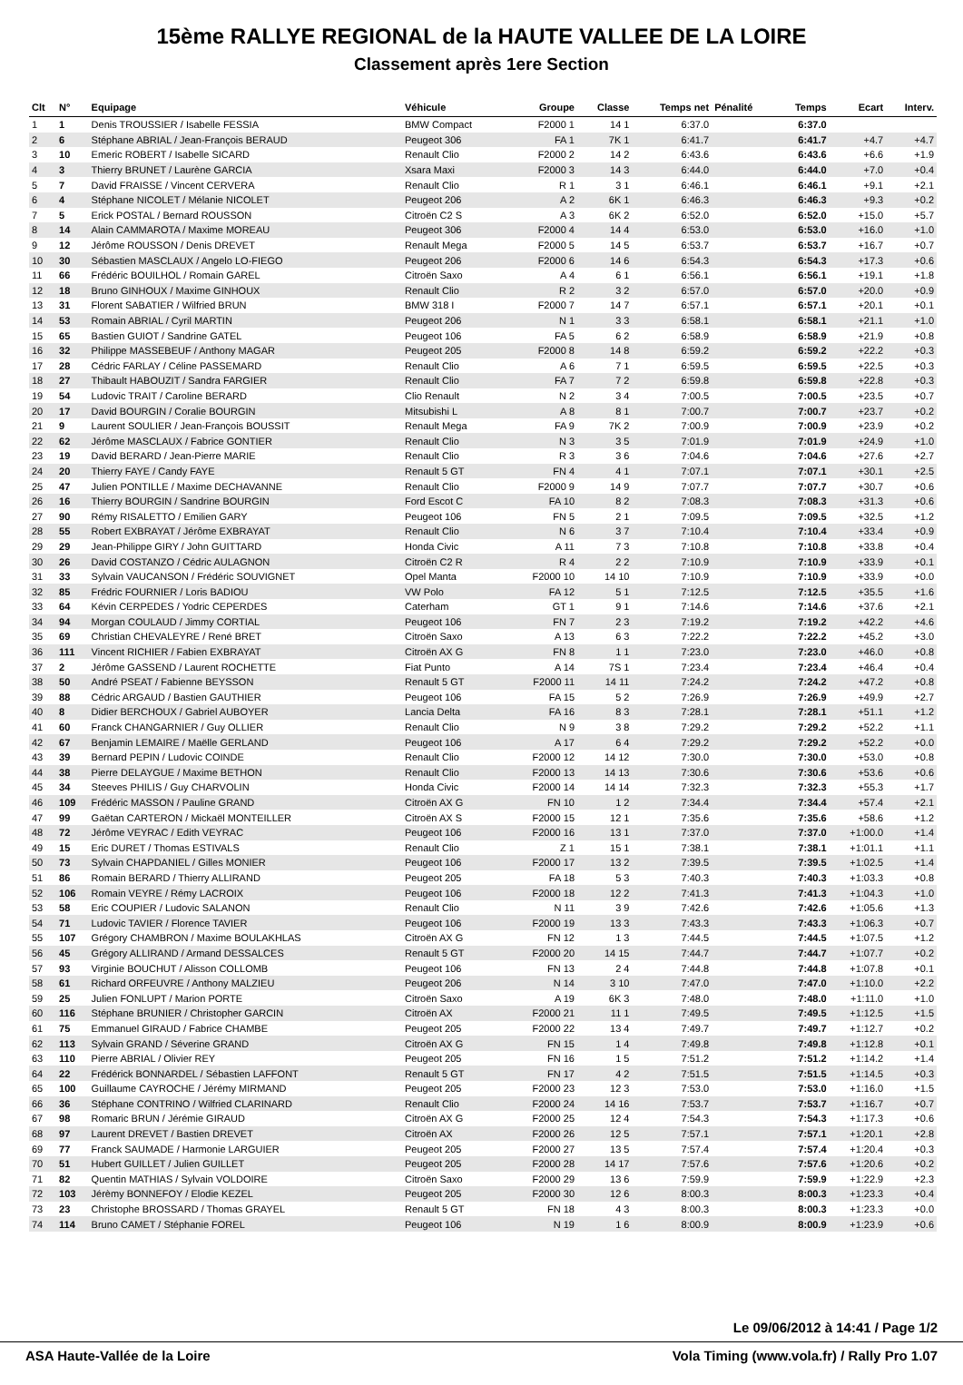15ème RALLYE REGIONAL de la HAUTE VALLEE DE LA LOIRE
Classement après 1ere Section
| Clt | N° | Equipage | Véhicule | Groupe | Classe | Temps net | Pénalité | Temps | Ecart | Interv. |
| --- | --- | --- | --- | --- | --- | --- | --- | --- | --- | --- |
| 1 | 1 | Denis TROUSSIER / Isabelle FESSIA | BMW Compact | F2000 1 | 14 1 | 6:37.0 | | 6:37.0 | | |
| 2 | 6 | Stéphane ABRIAL / Jean-François BERAUD | Peugeot 306 | FA 1 | 7K 1 | 6:41.7 | | 6:41.7 | +4.7 | +4.7 |
| 3 | 10 | Emeric ROBERT / Isabelle SICARD | Renault Clio | F2000 2 | 14 2 | 6:43.6 | | 6:43.6 | +6.6 | +1.9 |
| 4 | 3 | Thierry BRUNET / Laurène GARCIA | Xsara Maxi | F2000 3 | 14 3 | 6:44.0 | | 6:44.0 | +7.0 | +0.4 |
| 5 | 7 | David FRAISSE / Vincent CERVERA | Renault Clio | R 1 | 3 1 | 6:46.1 | | 6:46.1 | +9.1 | +2.1 |
| 6 | 4 | Stéphane NICOLET / Mélanie NICOLET | Peugeot 206 | A 2 | 6K 1 | 6:46.3 | | 6:46.3 | +9.3 | +0.2 |
| 7 | 5 | Erick POSTAL / Bernard ROUSSON | Citroën C2 S | A 3 | 6K 2 | 6:52.0 | | 6:52.0 | +15.0 | +5.7 |
| 8 | 14 | Alain CAMMAROTA / Maxime MOREAU | Peugeot 306 | F2000 4 | 14 4 | 6:53.0 | | 6:53.0 | +16.0 | +1.0 |
| 9 | 12 | Jérôme ROUSSON / Denis DREVET | Renault Mega | F2000 5 | 14 5 | 6:53.7 | | 6:53.7 | +16.7 | +0.7 |
| 10 | 30 | Sébastien MASCLAUX / Angelo LO-FIEGO | Peugeot 206 | F2000 6 | 14 6 | 6:54.3 | | 6:54.3 | +17.3 | +0.6 |
| 11 | 66 | Frédéric BOUILHOL / Romain GAREL | Citroën Saxo | A 4 | 6 1 | 6:56.1 | | 6:56.1 | +19.1 | +1.8 |
| 12 | 18 | Bruno GINHOUX / Maxime GINHOUX | Renault Clio | R 2 | 3 2 | 6:57.0 | | 6:57.0 | +20.0 | +0.9 |
| 13 | 31 | Florent SABATIER / Wilfried BRUN | BMW 318 I | F2000 7 | 14 7 | 6:57.1 | | 6:57.1 | +20.1 | +0.1 |
| 14 | 53 | Romain ABRIAL / Cyril MARTIN | Peugeot 206 | N 1 | 3 3 | 6:58.1 | | 6:58.1 | +21.1 | +1.0 |
| 15 | 65 | Bastien GUIOT / Sandrine GATEL | Peugeot 106 | FA 5 | 6 2 | 6:58.9 | | 6:58.9 | +21.9 | +0.8 |
| 16 | 32 | Philippe MASSEBEUF / Anthony MAGAR | Peugeot 205 | F2000 8 | 14 8 | 6:59.2 | | 6:59.2 | +22.2 | +0.3 |
| 17 | 28 | Cédric FARLAY / Céline PASSEMARD | Renault Clio | A 6 | 7 1 | 6:59.5 | | 6:59.5 | +22.5 | +0.3 |
| 18 | 27 | Thibault HABOUZIT / Sandra FARGIER | Renault Clio | FA 7 | 7 2 | 6:59.8 | | 6:59.8 | +22.8 | +0.3 |
| 19 | 54 | Ludovic TRAIT / Caroline BERARD | Clio Renault | N 2 | 3 4 | 7:00.5 | | 7:00.5 | +23.5 | +0.7 |
| 20 | 17 | David BOURGIN / Coralie BOURGIN | Mitsubishi L | A 8 | 8 1 | 7:00.7 | | 7:00.7 | +23.7 | +0.2 |
| 21 | 9 | Laurent SOULIER / Jean-François BOUSSIT | Renault Mega | FA 9 | 7K 2 | 7:00.9 | | 7:00.9 | +23.9 | +0.2 |
| 22 | 62 | Jérôme MASCLAUX / Fabrice GONTIER | Renault Clio | N 3 | 3 5 | 7:01.9 | | 7:01.9 | +24.9 | +1.0 |
| 23 | 19 | David BERARD / Jean-Pierre MARIE | Renault Clio | R 3 | 3 6 | 7:04.6 | | 7:04.6 | +27.6 | +2.7 |
| 24 | 20 | Thierry FAYE / Candy FAYE | Renault 5 GT | FN 4 | 4 1 | 7:07.1 | | 7:07.1 | +30.1 | +2.5 |
| 25 | 47 | Julien PONTILLE / Maxime DECHAVANNE | Renault Clio | F2000 9 | 14 9 | 7:07.7 | | 7:07.7 | +30.7 | +0.6 |
| 26 | 16 | Thierry BOURGIN / Sandrine BOURGIN | Ford Escot C | FA 10 | 8 2 | 7:08.3 | | 7:08.3 | +31.3 | +0.6 |
| 27 | 90 | Rémy RISALETTO / Emilien GARY | Peugeot 106 | FN 5 | 2 1 | 7:09.5 | | 7:09.5 | +32.5 | +1.2 |
| 28 | 55 | Robert EXBRAYAT / Jérôme EXBRAYAT | Renault Clio | N 6 | 3 7 | 7:10.4 | | 7:10.4 | +33.4 | +0.9 |
| 29 | 29 | Jean-Philippe GIRY / John GUITTARD | Honda Civic | A 11 | 7 3 | 7:10.8 | | 7:10.8 | +33.8 | +0.4 |
| 30 | 26 | David COSTANZO / Cédric AULAGNON | Citroën C2 R | R 4 | 2 2 | 7:10.9 | | 7:10.9 | +33.9 | +0.1 |
| 31 | 33 | Sylvain VAUCANSON / Frédéric SOUVIGNET | Opel Manta | F2000 10 | 14 10 | 7:10.9 | | 7:10.9 | +33.9 | +0.0 |
| 32 | 85 | Frédric FOURNIER / Loris BADIOU | VW Polo | FA 12 | 5 1 | 7:12.5 | | 7:12.5 | +35.5 | +1.6 |
| 33 | 64 | Kévin CERPEDES / Yodric CEPERDES | Caterham | GT 1 | 9 1 | 7:14.6 | | 7:14.6 | +37.6 | +2.1 |
| 34 | 94 | Morgan COULAUD / Jimmy CORTIAL | Peugeot 106 | FN 7 | 2 3 | 7:19.2 | | 7:19.2 | +42.2 | +4.6 |
| 35 | 69 | Christian CHEVALEYRE / René BRET | Citroën Saxo | A 13 | 6 3 | 7:22.2 | | 7:22.2 | +45.2 | +3.0 |
| 36 | 111 | Vincent RICHIER / Fabien EXBRAYAT | Citroën AX G | FN 8 | 1 1 | 7:23.0 | | 7:23.0 | +46.0 | +0.8 |
| 37 | 2 | Jérôme GASSEND / Laurent ROCHETTE | Fiat Punto | A 14 | 7S 1 | 7:23.4 | | 7:23.4 | +46.4 | +0.4 |
| 38 | 50 | André PSEAT / Fabienne BEYSSON | Renault 5 GT | F2000 11 | 14 11 | 7:24.2 | | 7:24.2 | +47.2 | +0.8 |
| 39 | 88 | Cédric ARGAUD / Bastien GAUTHIER | Peugeot 106 | FA 15 | 5 2 | 7:26.9 | | 7:26.9 | +49.9 | +2.7 |
| 40 | 8 | Didier BERCHOUX / Gabriel AUBOYER | Lancia Delta | FA 16 | 8 3 | 7:28.1 | | 7:28.1 | +51.1 | +1.2 |
| 41 | 60 | Franck CHANGARNIER / Guy OLLIER | Renault Clio | N 9 | 3 8 | 7:29.2 | | 7:29.2 | +52.2 | +1.1 |
| 42 | 67 | Benjamin LEMAIRE / Maëlle GERLAND | Peugeot 106 | A 17 | 6 4 | 7:29.2 | | 7:29.2 | +52.2 | +0.0 |
| 43 | 39 | Bernard PEPIN / Ludovic COINDE | Renault Clio | F2000 12 | 14 12 | 7:30.0 | | 7:30.0 | +53.0 | +0.8 |
| 44 | 38 | Pierre DELAYGUE / Maxime BETHON | Renault Clio | F2000 13 | 14 13 | 7:30.6 | | 7:30.6 | +53.6 | +0.6 |
| 45 | 34 | Steeves PHILIS / Guy CHARVOLIN | Honda Civic | F2000 14 | 14 14 | 7:32.3 | | 7:32.3 | +55.3 | +1.7 |
| 46 | 109 | Frédéric MASSON / Pauline GRAND | Citroën AX G | FN 10 | 1 2 | 7:34.4 | | 7:34.4 | +57.4 | +2.1 |
| 47 | 99 | Gaëtan CARTERON / Mickaël MONTEILLER | Citroën AX S | F2000 15 | 12 1 | 7:35.6 | | 7:35.6 | +58.6 | +1.2 |
| 48 | 72 | Jérôme VEYRAC / Edith VEYRAC | Peugeot 106 | F2000 16 | 13 1 | 7:37.0 | | 7:37.0 | +1:00.0 | +1.4 |
| 49 | 15 | Eric DURET / Thomas ESTIVALS | Renault Clio | Z 1 | 15 1 | 7:38.1 | | 7:38.1 | +1:01.1 | +1.1 |
| 50 | 73 | Sylvain CHAPDANIEL / Gilles MONIER | Peugeot 106 | F2000 17 | 13 2 | 7:39.5 | | 7:39.5 | +1:02.5 | +1.4 |
| 51 | 86 | Romain BERARD / Thierry ALLIRAND | Peugeot 205 | FA 18 | 5 3 | 7:40.3 | | 7:40.3 | +1:03.3 | +0.8 |
| 52 | 106 | Romain VEYRE / Rémy LACROIX | Peugeot 106 | F2000 18 | 12 2 | 7:41.3 | | 7:41.3 | +1:04.3 | +1.0 |
| 53 | 58 | Eric COUPIER / Ludovic SALANON | Renault Clio | N 11 | 3 9 | 7:42.6 | | 7:42.6 | +1:05.6 | +1.3 |
| 54 | 71 | Ludovic TAVIER / Florence TAVIER | Peugeot 106 | F2000 19 | 13 3 | 7:43.3 | | 7:43.3 | +1:06.3 | +0.7 |
| 55 | 107 | Grégory CHAMBRON / Maxime BOULAKHLAS | Citroën AX G | FN 12 | 1 3 | 7:44.5 | | 7:44.5 | +1:07.5 | +1.2 |
| 56 | 45 | Grégory ALLIRAND / Armand DESSALCES | Renault 5 GT | F2000 20 | 14 15 | 7:44.7 | | 7:44.7 | +1:07.7 | +0.2 |
| 57 | 93 | Virginie BOUCHUT / Alisson COLLOMB | Peugeot 106 | FN 13 | 2 4 | 7:44.8 | | 7:44.8 | +1:07.8 | +0.1 |
| 58 | 61 | Richard ORFEUVRE / Anthony MALZIEU | Peugeot 206 | N 14 | 3 10 | 7:47.0 | | 7:47.0 | +1:10.0 | +2.2 |
| 59 | 25 | Julien FONLUPT / Marion PORTE | Citroën Saxo | A 19 | 6K 3 | 7:48.0 | | 7:48.0 | +1:11.0 | +1.0 |
| 60 | 116 | Stéphane BRUNIER / Christopher GARCIN | Citroën AX | F2000 21 | 11 1 | 7:49.5 | | 7:49.5 | +1:12.5 | +1.5 |
| 61 | 75 | Emmanuel GIRAUD / Fabrice CHAMBE | Peugeot 205 | F2000 22 | 13 4 | 7:49.7 | | 7:49.7 | +1:12.7 | +0.2 |
| 62 | 113 | Sylvain GRAND / Séverine GRAND | Citroën AX G | FN 15 | 1 4 | 7:49.8 | | 7:49.8 | +1:12.8 | +0.1 |
| 63 | 110 | Pierre ABRIAL / Olivier REY | Peugeot 205 | FN 16 | 1 5 | 7:51.2 | | 7:51.2 | +1:14.2 | +1.4 |
| 64 | 22 | Frédérick BONNARDEL / Sébastien LAFFONT | Renault 5 GT | FN 17 | 4 2 | 7:51.5 | | 7:51.5 | +1:14.5 | +0.3 |
| 65 | 100 | Guillaume CAYROCHE / Jérémy MIRMAND | Peugeot 205 | F2000 23 | 12 3 | 7:53.0 | | 7:53.0 | +1:16.0 | +1.5 |
| 66 | 36 | Stéphane CONTRINO / Wilfried CLARINARD | Renault Clio | F2000 24 | 14 16 | 7:53.7 | | 7:53.7 | +1:16.7 | +0.7 |
| 67 | 98 | Romaric BRUN / Jérémie GIRAUD | Citroën AX G | F2000 25 | 12 4 | 7:54.3 | | 7:54.3 | +1:17.3 | +0.6 |
| 68 | 97 | Laurent DREVET / Bastien DREVET | Citroën AX | F2000 26 | 12 5 | 7:57.1 | | 7:57.1 | +1:20.1 | +2.8 |
| 69 | 77 | Franck SAUMADE / Harmonie LARGUIER | Peugeot 205 | F2000 27 | 13 5 | 7:57.4 | | 7:57.4 | +1:20.4 | +0.3 |
| 70 | 51 | Hubert GUILLET / Julien GUILLET | Peugeot 205 | F2000 28 | 14 17 | 7:57.6 | | 7:57.6 | +1:20.6 | +0.2 |
| 71 | 82 | Quentin MATHIAS / Sylvain VOLDOIRE | Citroën Saxo | F2000 29 | 13 6 | 7:59.9 | | 7:59.9 | +1:22.9 | +2.3 |
| 72 | 103 | Jérèmy BONNEFOY / Elodie KEZEL | Peugeot 205 | F2000 30 | 12 6 | 8:00.3 | | 8:00.3 | +1:23.3 | +0.4 |
| 73 | 23 | Christophe BROSSARD / Thomas GRAYEL | Renault 5 GT | FN 18 | 4 3 | 8:00.3 | | 8:00.3 | +1:23.3 | +0.0 |
| 74 | 114 | Bruno CAMET / Stéphanie FOREL | Peugeot 106 | N 19 | 1 6 | 8:00.9 | | 8:00.9 | +1:23.9 | +0.6 |
Le 09/06/2012 à 14:41 / Page 1/2
ASA Haute-Vallée de la Loire Vola Timing (www.vola.fr) / Rally Pro 1.07